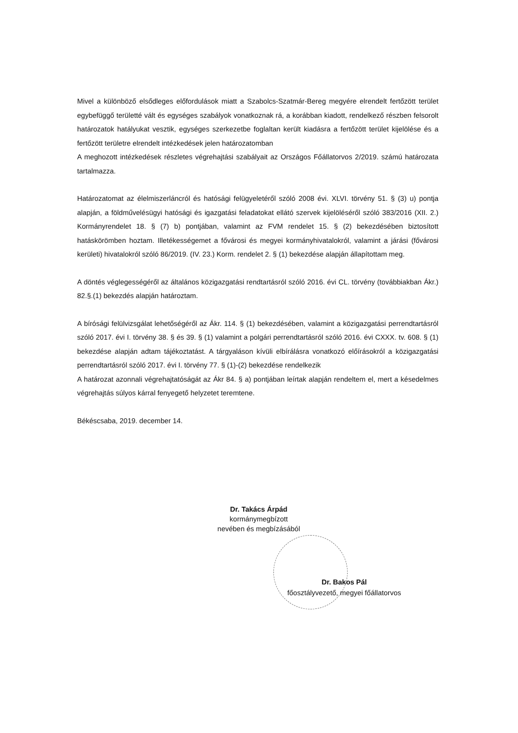Mivel a különböző elsődleges előfordulások miatt a Szabolcs-Szatmár-Bereg megyére elrendelt fertőzött terület egybefüggő területté vált és egységes szabályok vonatkoznak rá, a korábban kiadott, rendelkező részben felsorolt határozatok hatályukat vesztik, egységes szerkezetbe foglaltan került kiadásra a fertőzött terület kijelölése és a fertőzött területre elrendelt intézkedések jelen határozatomban
A meghozott intézkedések részletes végrehajtási szabályait az Országos Főállatorvos 2/2019. számú határozata tartalmazza.
Határozatomat az élelmiszerláncról és hatósági felügyeletéről szóló 2008 évi. XLVI. törvény 51. § (3) u) pontja alapján, a földművelésügyi hatósági és igazgatási feladatokat ellátó szervek kijelöléséről szóló 383/2016 (XII. 2.) Kormányrendelet 18. § (7) b) pontjában, valamint az FVM rendelet 15. § (2) bekezdésében biztosított hatáskörömben hoztam. Illetékességemet a fővárosi és megyei kormányhivatalokról, valamint a járási (fővárosi kerületi) hivatalokról szóló 86/2019. (IV. 23.) Korm. rendelet 2. § (1) bekezdése alapján állapítottam meg.
A döntés véglegességéről az általános közigazgatási rendtartásról szóló 2016. évi CL. törvény (továbbiakban Ákr.) 82.§.(1) bekezdés alapján határoztam.
A bírósági felülvizsgálat lehetőségéről az Ákr. 114. § (1) bekezdésében, valamint a közigazgatási perrendtartásról szóló 2017. évi I. törvény 38. § és 39. § (1) valamint a polgári perrendtartásról szóló 2016. évi CXXX. tv. 608. § (1) bekezdése alapján adtam tájékoztatást. A tárgyaláson kívüli elbírálásra vonatkozó előírásokról a közigazgatási perrendtartásról szóló 2017. évi I. törvény 77. § (1)-(2) bekezdése rendelkezik
A határozat azonnali végrehajtatóságát az Ákr 84. § a) pontjában leírtak alapján rendeltem el, mert a késedelmes végrehajtás súlyos kárral fenyegető helyzetet teremtene.
Békéscsaba, 2019. december 14.
Dr. Takács Árpád
kormánymegbízott
nevében és megbízásából
Dr. Bakos Pál
főosztályvezető, megyei főállatorvos